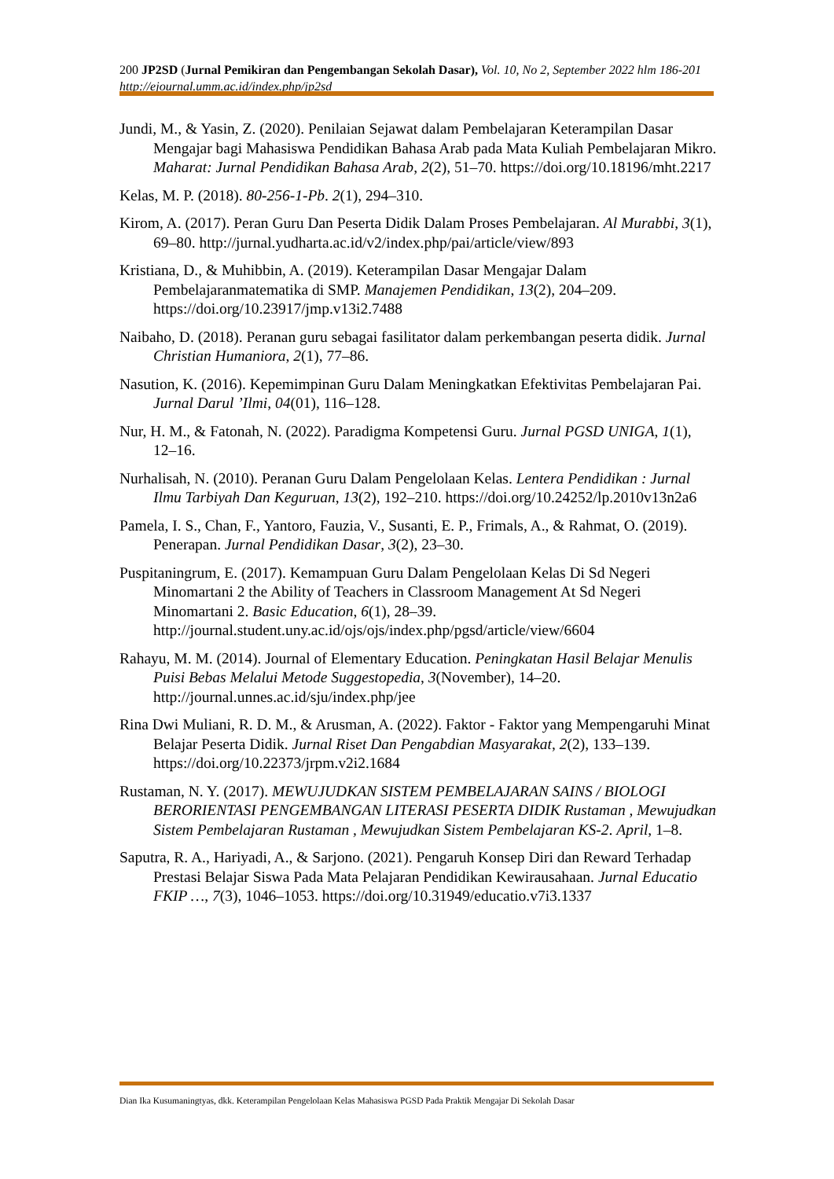200 JP2SD (Jurnal Pemikiran dan Pengembangan Sekolah Dasar), Vol. 10, No 2, September 2022 hlm 186-201
http://ejournal.umm.ac.id/index.php/jp2sd
Jundi, M., & Yasin, Z. (2020). Penilaian Sejawat dalam Pembelajaran Keterampilan Dasar Mengajar bagi Mahasiswa Pendidikan Bahasa Arab pada Mata Kuliah Pembelajaran Mikro. Maharat: Jurnal Pendidikan Bahasa Arab, 2(2), 51–70. https://doi.org/10.18196/mht.2217
Kelas, M. P. (2018). 80-256-1-Pb. 2(1), 294–310.
Kirom, A. (2017). Peran Guru Dan Peserta Didik Dalam Proses Pembelajaran. Al Murabbi, 3(1), 69–80. http://jurnal.yudharta.ac.id/v2/index.php/pai/article/view/893
Kristiana, D., & Muhibbin, A. (2019). Keterampilan Dasar Mengajar Dalam Pembelajaranmatematika di SMP. Manajemen Pendidikan, 13(2), 204–209. https://doi.org/10.23917/jmp.v13i2.7488
Naibaho, D. (2018). Peranan guru sebagai fasilitator dalam perkembangan peserta didik. Jurnal Christian Humaniora, 2(1), 77–86.
Nasution, K. (2016). Kepemimpinan Guru Dalam Meningkatkan Efektivitas Pembelajaran Pai. Jurnal Darul ’Ilmi, 04(01), 116–128.
Nur, H. M., & Fatonah, N. (2022). Paradigma Kompetensi Guru. Jurnal PGSD UNIGA, 1(1), 12–16.
Nurhalisah, N. (2010). Peranan Guru Dalam Pengelolaan Kelas. Lentera Pendidikan : Jurnal Ilmu Tarbiyah Dan Keguruan, 13(2), 192–210. https://doi.org/10.24252/lp.2010v13n2a6
Pamela, I. S., Chan, F., Yantoro, Fauzia, V., Susanti, E. P., Frimals, A., & Rahmat, O. (2019). Penerapan. Jurnal Pendidikan Dasar, 3(2), 23–30.
Puspitaningrum, E. (2017). Kemampuan Guru Dalam Pengelolaan Kelas Di Sd Negeri Minomartani 2 the Ability of Teachers in Classroom Management At Sd Negeri Minomartani 2. Basic Education, 6(1), 28–39. http://journal.student.uny.ac.id/ojs/ojs/index.php/pgsd/article/view/6604
Rahayu, M. M. (2014). Journal of Elementary Education. Peningkatan Hasil Belajar Menulis Puisi Bebas Melalui Metode Suggestopedia, 3(November), 14–20. http://journal.unnes.ac.id/sju/index.php/jee
Rina Dwi Muliani, R. D. M., & Arusman, A. (2022). Faktor - Faktor yang Mempengaruhi Minat Belajar Peserta Didik. Jurnal Riset Dan Pengabdian Masyarakat, 2(2), 133–139. https://doi.org/10.22373/jrpm.v2i2.1684
Rustaman, N. Y. (2017). MEWUJUDKAN SISTEM PEMBELAJARAN SAINS / BIOLOGI BERORIENTASI PENGEMBANGAN LITERASI PESERTA DIDIK Rustaman , Mewujudkan Sistem Pembelajaran Rustaman , Mewujudkan Sistem Pembelajaran KS-2. April, 1–8.
Saputra, R. A., Hariyadi, A., & Sarjono. (2021). Pengaruh Konsep Diri dan Reward Terhadap Prestasi Belajar Siswa Pada Mata Pelajaran Pendidikan Kewirausahaan. Jurnal Educatio FKIP …, 7(3), 1046–1053. https://doi.org/10.31949/educatio.v7i3.1337
Dian Ika Kusumaningtyas, dkk. Keterampilan Pengelolaan Kelas Mahasiswa PGSD Pada Praktik Mengajar Di Sekolah Dasar